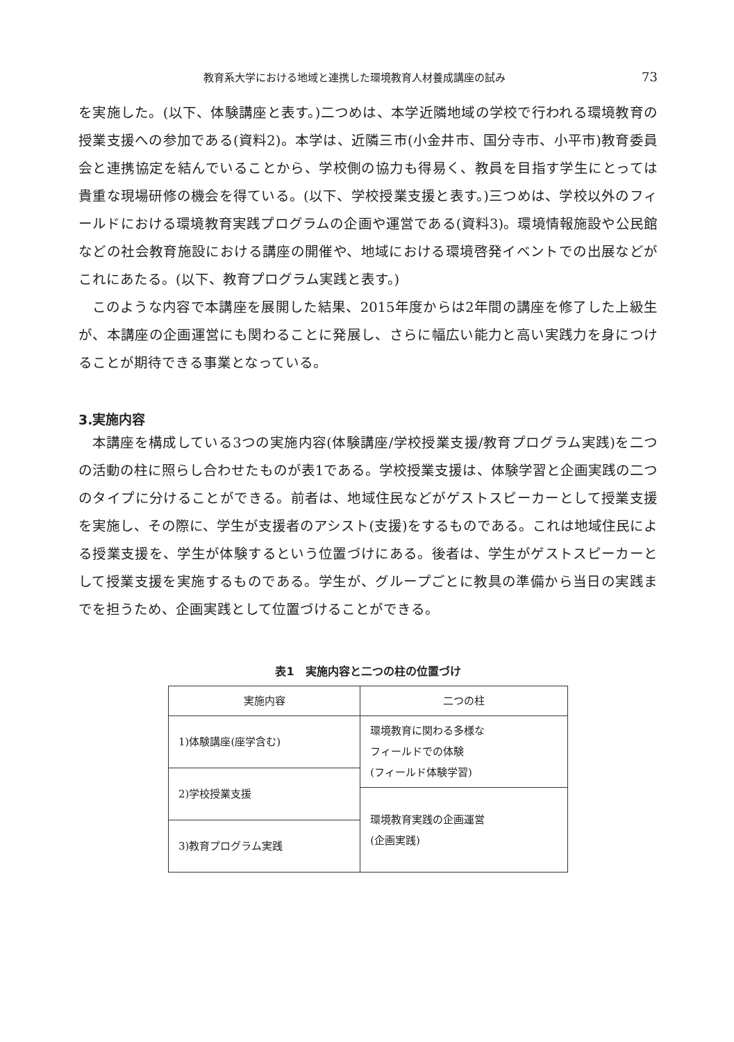教育系大学における地域と連携した環境教育人材養成講座の試み 73
を実施した。(以下、体験講座と表す。)二つめは、本学近隣地域の学校で行われる環境教育の授業支援への参加である(資料2)。本学は、近隣三市(小金井市、国分寺市、小平市)教育委員会と連携協定を結んでいることから、学校側の協力も得易く、教員を目指す学生にとっては貴重な現場研修の機会を得ている。(以下、学校授業支援と表す。)三つめは、学校以外のフィールドにおける環境教育実践プログラムの企画や運営である(資料3)。環境情報施設や公民館などの社会教育施設における講座の開催や、地域における環境啓発イベントでの出展などがこれにあたる。(以下、教育プログラム実践と表す。)
このような内容で本講座を展開した結果、2015年度からは2年間の講座を修了した上級生が、本講座の企画運営にも関わることに発展し、さらに幅広い能力と高い実践力を身につけることが期待できる事業となっている。
3.実施内容
本講座を構成している3つの実施内容(体験講座/学校授業支援/教育プログラム実践)を二つの活動の柱に照らし合わせたものが表1である。学校授業支援は、体験学習と企画実践の二つのタイプに分けることができる。前者は、地域住民などがゲストスピーカーとして授業支援を実施し、その際に、学生が支援者のアシスト(支援)をするものである。これは地域住民による授業支援を、学生が体験するという位置づけにある。後者は、学生がゲストスピーカーとして授業支援を実施するものである。学生が、グループごとに教具の準備から当日の実践までを担うため、企画実践として位置づけることができる。
表1　実施内容と二つの柱の位置づけ
| 実施内容 | 二つの柱 |
| --- | --- |
| 1)体験講座(座学含む) | 環境教育に関わる多様な フィールドでの体験 (フィールド体験学習) |
| 2)学校授業支援 | |
| | 環境教育実践の企画運営 (企画実践) |
| 3)教育プログラム実践 | |